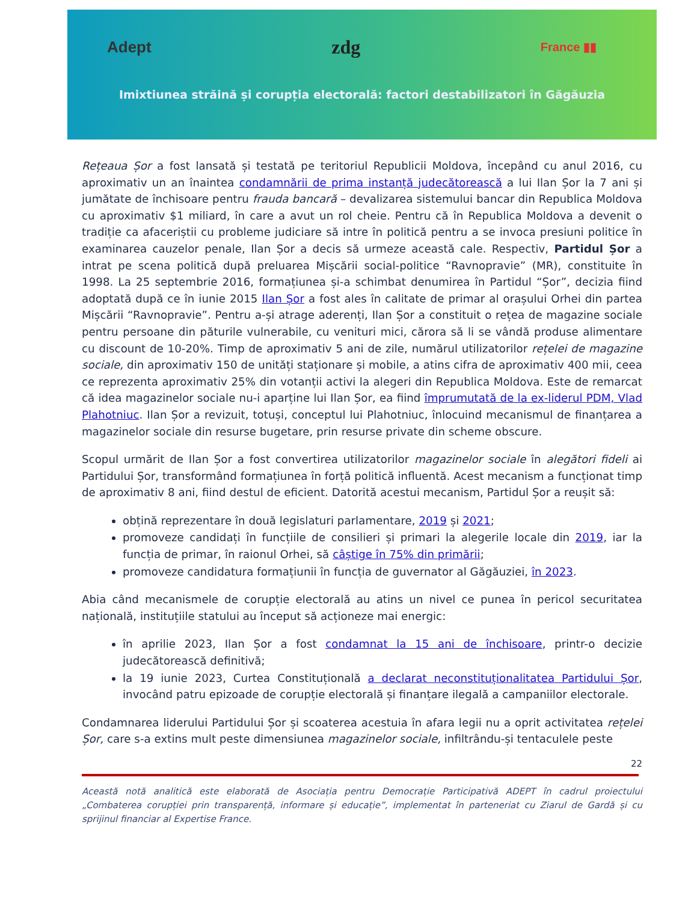Adept zdg France ▮▮
Imixtiunea străină și corupția electorală: factori destabilizatori în Găgăuzia
Rețeaua Șor a fost lansată și testată pe teritoriul Republicii Moldova, începând cu anul 2016, cu aproximativ un an înaintea condamnării de prima instanță judecătorească a lui Ilan Șor la 7 ani și jumătate de închisoare pentru frauda bancară – devalizarea sistemului bancar din Republica Moldova cu aproximativ $1 miliard, în care a avut un rol cheie. Pentru că în Republica Moldova a devenit o tradiție ca afaceriștii cu probleme judiciare să intre în politică pentru a se invoca presiuni politice în examinarea cauzelor penale, Ilan Șor a decis să urmeze această cale. Respectiv, Partidul Șor a intrat pe scena politică după preluarea Mișcării social-politice “Ravnopravie” (MR), constituite în 1998. La 25 septembrie 2016, formațiunea și-a schimbat denumirea în Partidul “Șor”, decizia fiind adoptată după ce în iunie 2015 Ilan Șor a fost ales în calitate de primar al orașului Orhei din partea Mișcării “Ravnopravie”. Pentru a-și atrage aderenți, Ilan Șor a constituit o rețea de magazine sociale pentru persoane din păturile vulnerabile, cu venituri mici, cărora să li se vândă produse alimentare cu discount de 10-20%. Timp de aproximativ 5 ani de zile, numărul utilizatorilor rețelei de magazine sociale, din aproximativ 150 de unități staționare și mobile, a atins cifra de aproximativ 400 mii, ceea ce reprezenta aproximativ 25% din votanții activi la alegeri din Republica Moldova. Este de remarcat că idea magazinelor sociale nu-i aparține lui Ilan Șor, ea fiind împrumutată de la ex-liderul PDM, Vlad Plahotniuc. Ilan Șor a revizuit, totuși, conceptul lui Plahotniuc, înlocuind mecanismul de finanțarea a magazinelor sociale din resurse bugetare, prin resurse private din scheme obscure.
Scopul urmărit de Ilan Șor a fost convertirea utilizatorilor magazinelor sociale în alegători fideli ai Partidului Șor, transformând formațiunea în forță politică influentă. Acest mecanism a funcționat timp de aproximativ 8 ani, fiind destul de eficient. Datorită acestui mecanism, Partidul Șor a reușit să:
obțină reprezentare în două legislaturi parlamentare, 2019 și 2021;
promoveze candidați în funcțiile de consilieri și primari la alegerile locale din 2019, iar la funcția de primar, în raionul Orhei, să câștige în 75% din primării;
promoveze candidatura formațiunii în funcția de guvernator al Găgăuziei, în 2023.
Abia când mecanismele de corupție electorală au atins un nivel ce punea în pericol securitatea națională, instituțiile statului au început să acționeze mai energic:
în aprilie 2023, Ilan Șor a fost condamnat la 15 ani de închisoare, printr-o decizie judecătorească definitivă;
la 19 iunie 2023, Curtea Constituțională a declarat neconstituționalitatea Partidului Șor, invocând patru epizoade de corupție electorală și finanțare ilegală a campaniilor electorale.
Condamnarea liderului Partidului Șor și scoaterea acestuia în afara legii nu a oprit activitatea rețelei Șor, care s-a extins mult peste dimensiunea magazinelor sociale, infiltrându-și tentaculele peste
22
Această notă analitică este elaborată de Asociația pentru Democrație Participativă ADEPT în cadrul proiectului „Combaterea corupției prin transparență, informare și educație”, implementat în parteneriat cu Ziarul de Gardă și cu sprijinul financiar al Expertise France.